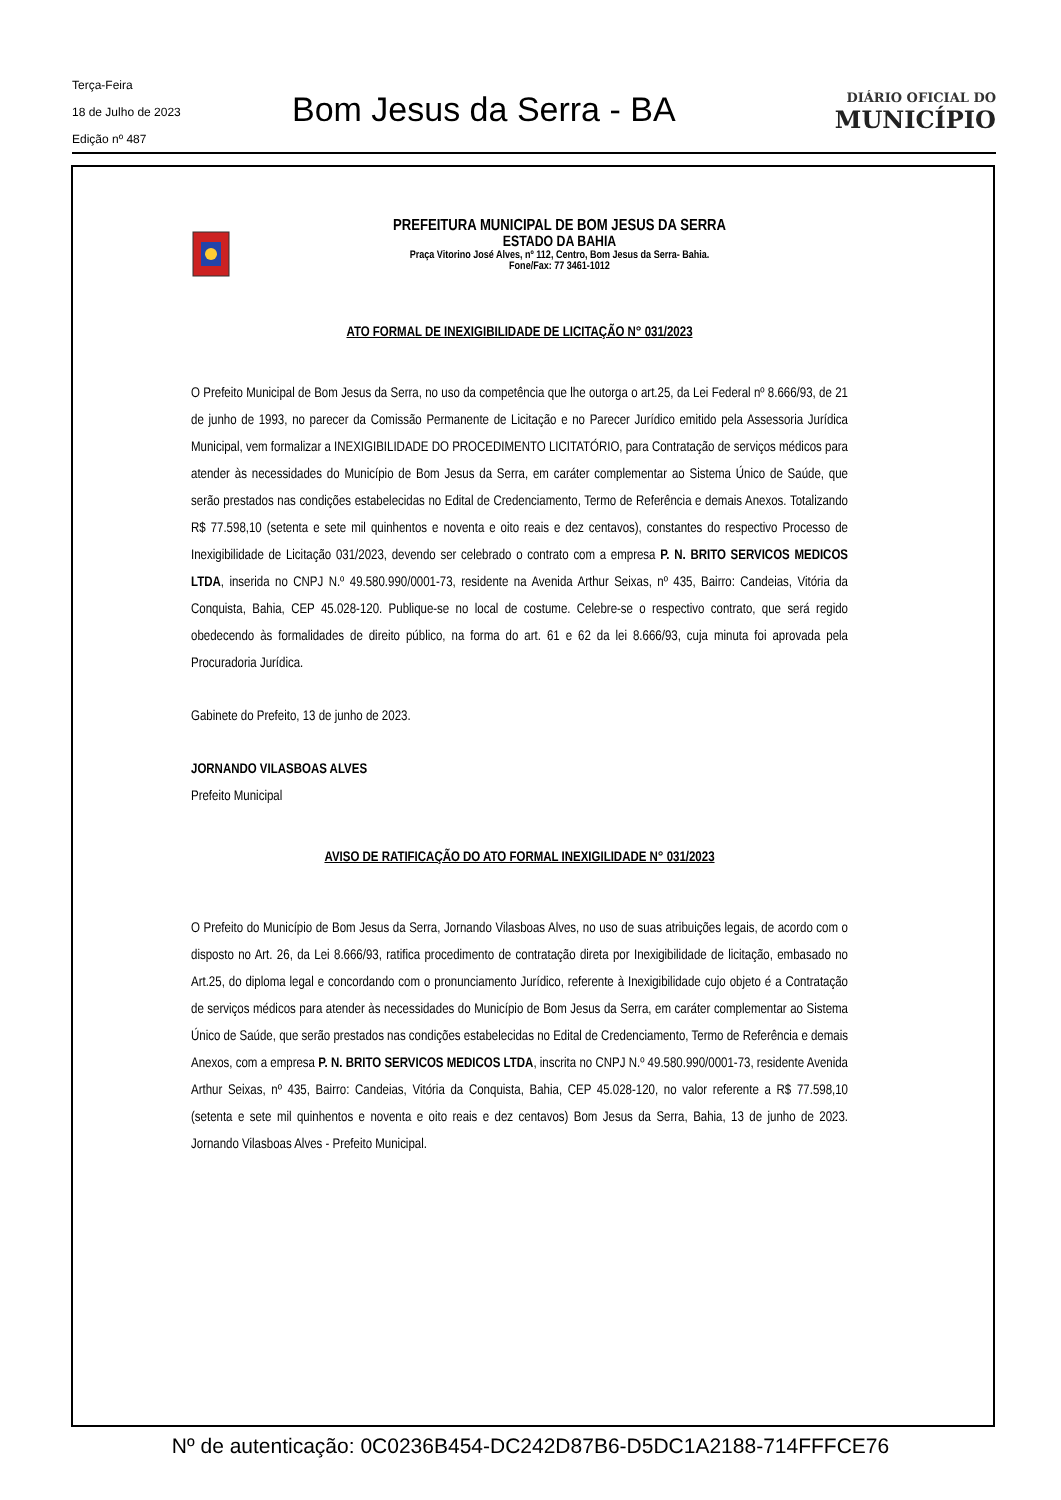Terça-Feira
18 de Julho de 2023
Edição nº 487
Bom Jesus da Serra - BA
DIÁRIO OFICIAL DO
MUNICÍPIO
PREFEITURA MUNICIPAL DE BOM JESUS DA SERRA
ESTADO DA BAHIA
Praça Vitorino José Alves, nº 112, Centro, Bom Jesus da Serra- Bahia.
Fone/Fax: 77 3461-1012
ATO FORMAL DE INEXIGIBILIDADE DE LICITAÇÃO N° 031/2023
O Prefeito Municipal de Bom Jesus da Serra, no uso da competência que lhe outorga o art.25, da Lei Federal nº 8.666/93, de 21 de junho de 1993, no parecer da Comissão Permanente de Licitação e no Parecer Jurídico emitido pela Assessoria Jurídica Municipal, vem formalizar a INEXIGIBILIDADE DO PROCEDIMENTO LICITATÓRIO, para Contratação de serviços médicos para atender às necessidades do Município de Bom Jesus da Serra, em caráter complementar ao Sistema Único de Saúde, que serão prestados nas condições estabelecidas no Edital de Credenciamento, Termo de Referência e demais Anexos. Totalizando R$ 77.598,10 (setenta e sete mil quinhentos e noventa e oito reais e dez centavos), constantes do respectivo Processo de Inexigibilidade de Licitação 031/2023, devendo ser celebrado o contrato com a empresa P. N. BRITO SERVICOS MEDICOS LTDA, inserida no CNPJ N.º 49.580.990/0001-73, residente na Avenida Arthur Seixas, nº 435, Bairro: Candeias, Vitória da Conquista, Bahia, CEP 45.028-120. Publique-se no local de costume. Celebre-se o respectivo contrato, que será regido obedecendo às formalidades de direito público, na forma do art. 61 e 62 da lei 8.666/93, cuja minuta foi aprovada pela Procuradoria Jurídica.
Gabinete do Prefeito, 13 de junho de 2023.
JORNANDO VILASBOAS ALVES
Prefeito Municipal
AVISO DE RATIFICAÇÃO DO ATO FORMAL INEXIGILIDADE N° 031/2023
O Prefeito do Município de Bom Jesus da Serra, Jornando Vilasboas Alves, no uso de suas atribuições legais, de acordo com o disposto no Art. 26, da Lei 8.666/93, ratifica procedimento de contratação direta por Inexigibilidade de licitação, embasado no Art.25, do diploma legal e concordando com o pronunciamento Jurídico, referente à Inexigibilidade cujo objeto é a Contratação de serviços médicos para atender às necessidades do Município de Bom Jesus da Serra, em caráter complementar ao Sistema Único de Saúde, que serão prestados nas condições estabelecidas no Edital de Credenciamento, Termo de Referência e demais Anexos, com a empresa P. N. BRITO SERVICOS MEDICOS LTDA, inscrita no CNPJ N.º 49.580.990/0001-73, residente Avenida Arthur Seixas, nº 435, Bairro: Candeias, Vitória da Conquista, Bahia, CEP 45.028-120, no valor referente a R$ 77.598,10 (setenta e sete mil quinhentos e noventa e oito reais e dez centavos) Bom Jesus da Serra, Bahia, 13 de junho de 2023. Jornando Vilasboas Alves - Prefeito Municipal.
Nº de autenticação: 0C0236B454-DC242D87B6-D5DC1A2188-714FFFCE76